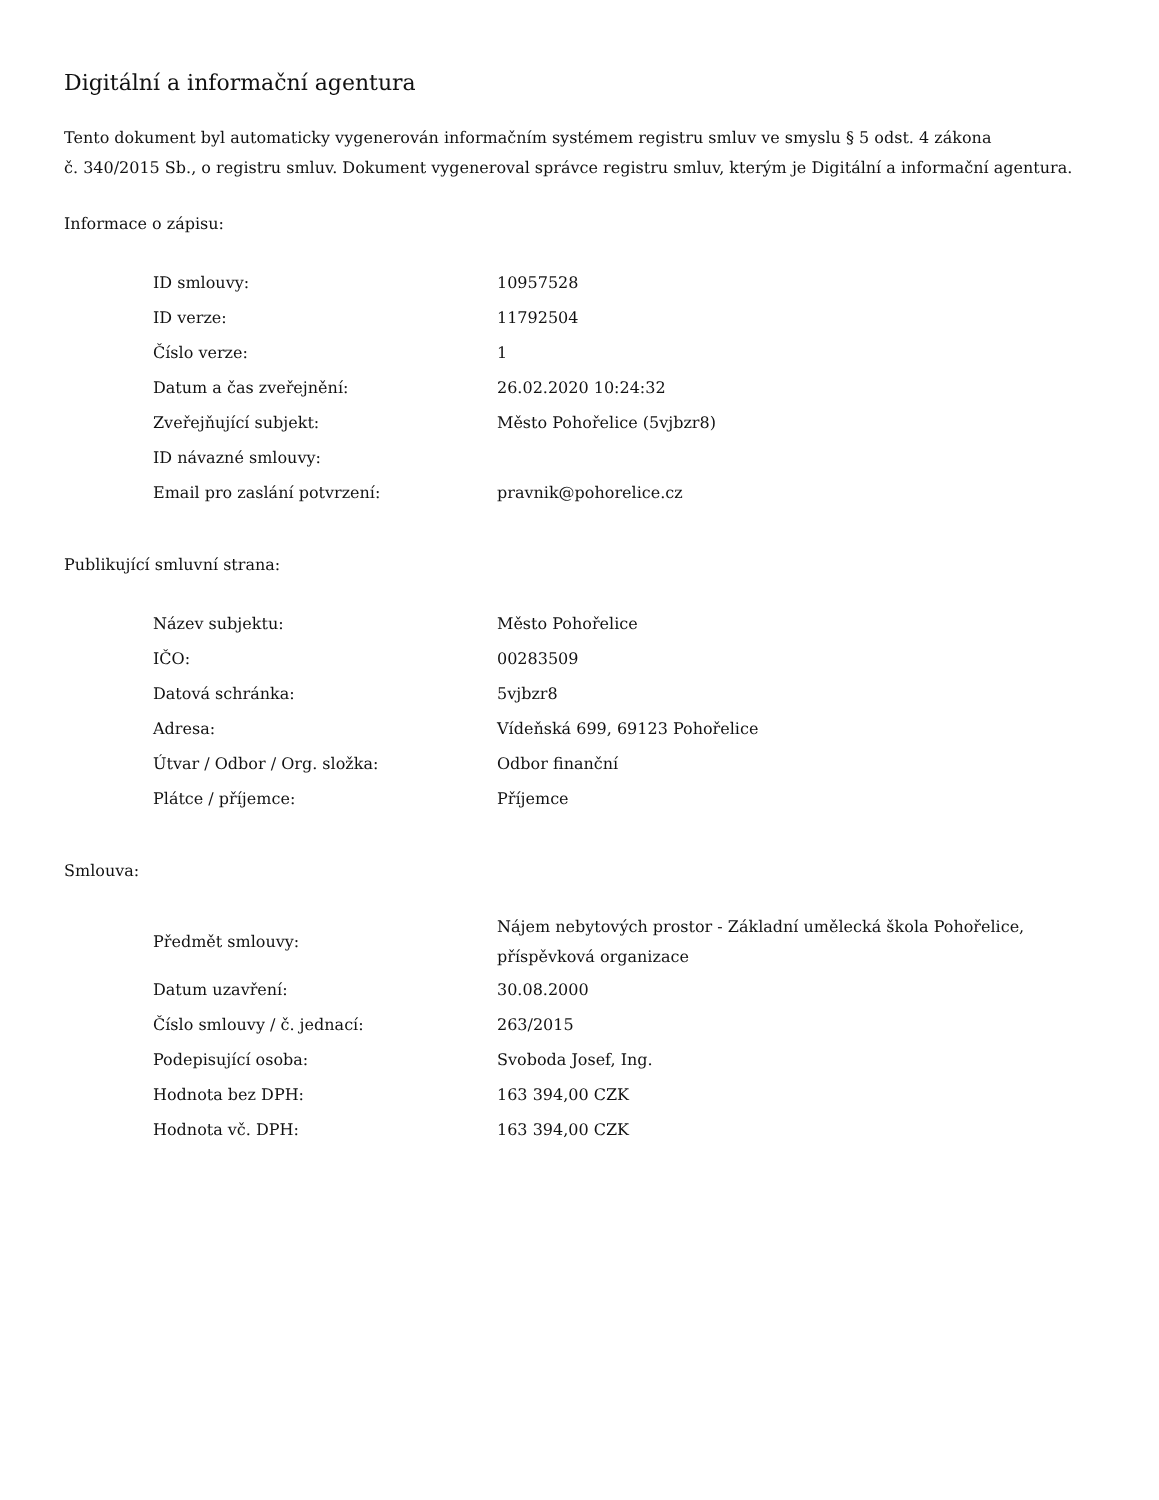Digitální a informační agentura
Tento dokument byl automaticky vygenerován informačním systémem registru smluv ve smyslu § 5 odst. 4 zákona
č. 340/2015 Sb., o registru smluv. Dokument vygeneroval správce registru smluv, kterým je Digitální a informační agentura.
Informace o zápisu:
| ID smlouvy: | 10957528 |
| ID verze: | 11792504 |
| Číslo verze: | 1 |
| Datum a čas zveřejnění: | 26.02.2020 10:24:32 |
| Zveřejňující subjekt: | Město Pohořelice (5vjbzr8) |
| ID návazné smlouvy: | |
| Email pro zaslání potvrzení: | pravnik@pohorelice.cz |
Publikující smluvní strana:
| Název subjektu: | Město Pohořelice |
| IČO: | 00283509 |
| Datová schránka: | 5vjbzr8 |
| Adresa: | Vídeňská 699, 69123 Pohořelice |
| Útvar / Odbor / Org. složka: | Odbor finanční |
| Plátce / příjemce: | Příjemce |
Smlouva:
| Předmět smlouvy: | Nájem nebytových prostor - Základní umělecká škola Pohořelice, příspěvková organizace |
| Datum uzavření: | 30.08.2000 |
| Číslo smlouvy / č. jednací: | 263/2015 |
| Podepisující osoba: | Svoboda Josef, Ing. |
| Hodnota bez DPH: | 163 394,00 CZK |
| Hodnota vč. DPH: | 163 394,00 CZK |